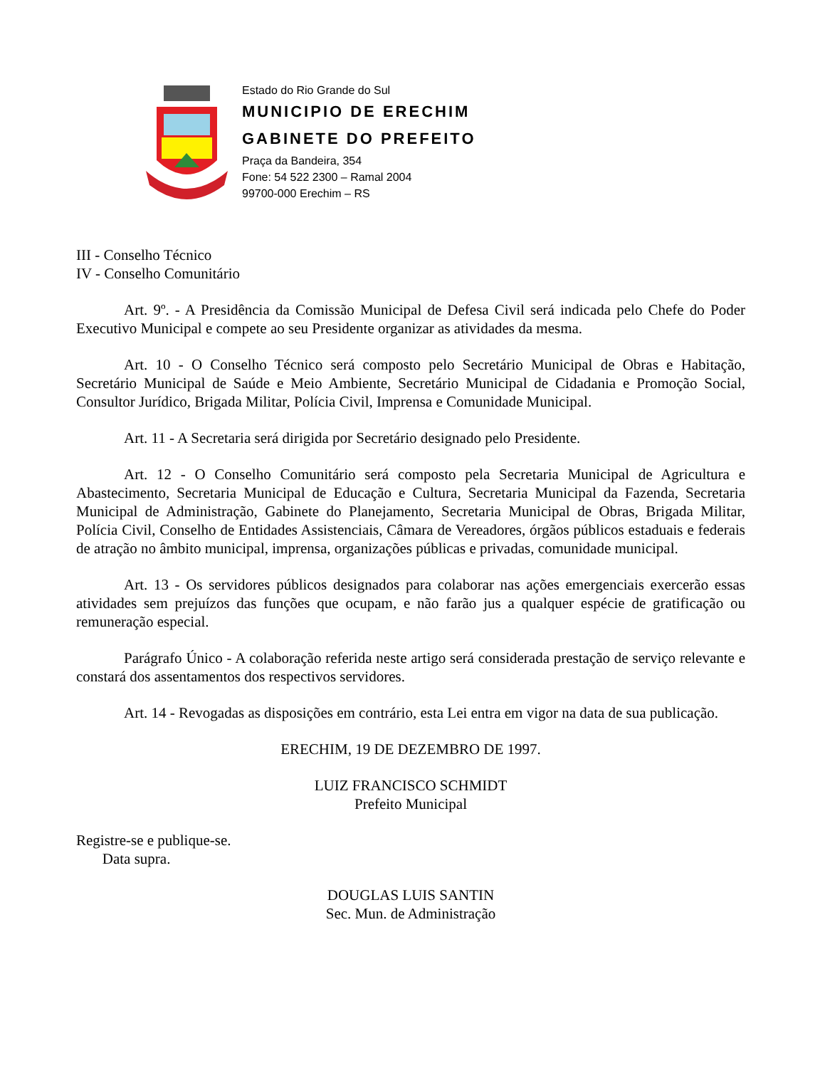Estado do Rio Grande do Sul
MUNICIPIO DE ERECHIM
GABINETE DO PREFEITO
Praça da Bandeira, 354
Fone: 54 522 2300 – Ramal 2004
99700-000 Erechim – RS
III - Conselho Técnico
IV - Conselho Comunitário
Art. 9º. - A Presidência da Comissão Municipal de Defesa Civil será indicada pelo Chefe do Poder Executivo Municipal e compete ao seu Presidente organizar as atividades da mesma.
Art. 10 - O Conselho Técnico será composto pelo Secretário Municipal de Obras e Habitação, Secretário Municipal de Saúde e Meio Ambiente, Secretário Municipal de Cidadania e Promoção Social, Consultor Jurídico, Brigada Militar, Polícia Civil, Imprensa e Comunidade Municipal.
Art. 11 - A Secretaria será dirigida por Secretário designado pelo Presidente.
Art. 12 - O Conselho Comunitário será composto pela Secretaria Municipal de Agricultura e Abastecimento, Secretaria Municipal de Educação e Cultura, Secretaria Municipal da Fazenda, Secretaria Municipal de Administração, Gabinete do Planejamento, Secretaria Municipal de Obras, Brigada Militar, Polícia Civil, Conselho de Entidades Assistenciais, Câmara de Vereadores, órgãos públicos estaduais e federais de atração no âmbito municipal, imprensa, organizações públicas e privadas, comunidade municipal.
Art. 13 - Os servidores públicos designados para colaborar nas ações emergenciais exercerão essas atividades sem prejuízos das funções que ocupam, e não farão jus a qualquer espécie de gratificação ou remuneração especial.
Parágrafo Único - A colaboração referida neste artigo será considerada prestação de serviço relevante e constará dos assentamentos dos respectivos servidores.
Art. 14 - Revogadas as disposições em contrário, esta Lei entra em vigor na data de sua publicação.
ERECHIM, 19 DE DEZEMBRO DE 1997.
LUIZ FRANCISCO SCHMIDT
Prefeito Municipal
Registre-se e publique-se.
Data supra.
DOUGLAS LUIS SANTIN
Sec. Mun. de Administração